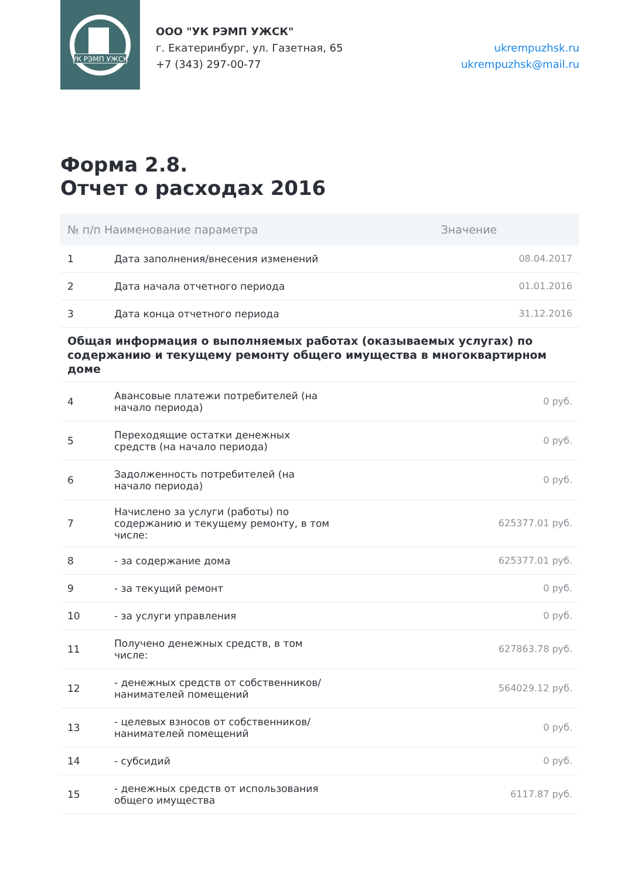УК РЭМП УЖСК
ООО "УК РЭМП УЖСК"
г. Екатеринбург, ул. Газетная, 65
+7 (343) 297-00-77
ukrempuzhsk.ru
ukrempuzhsk@mail.ru
Форма 2.8.
Отчет о расходах 2016
| № п/п Наименование параметра | | Значение |
| --- | --- | --- |
| 1 | Дата заполнения/внесения изменений | 08.04.2017 |
| 2 | Дата начала отчетного периода | 01.01.2016 |
| 3 | Дата конца отчетного периода | 31.12.2016 |
| Общая информация о выполняемых работах (оказываемых услугах) по содержанию и текущему ремонту общего имущества в многоквартирном доме | | |
| 4 | Авансовые платежи потребителей (на начало периода) | 0 руб. |
| 5 | Переходящие остатки денежных средств (на начало периода) | 0 руб. |
| 6 | Задолженность потребителей (на начало периода) | 0 руб. |
| 7 | Начислено за услуги (работы) по содержанию и текущему ремонту, в том числе: | 625377.01 руб. |
| 8 | - за содержание дома | 625377.01 руб. |
| 9 | - за текущий ремонт | 0 руб. |
| 10 | - за услуги управления | 0 руб. |
| 11 | Получено денежных средств, в том числе: | 627863.78 руб. |
| 12 | - денежных средств от собственников/ нанимателей помещений | 564029.12 руб. |
| 13 | - целевых взносов от собственников/ нанимателей помещений | 0 руб. |
| 14 | - субсидий | 0 руб. |
| 15 | - денежных средств от использования общего имущества | 6117.87 руб. |